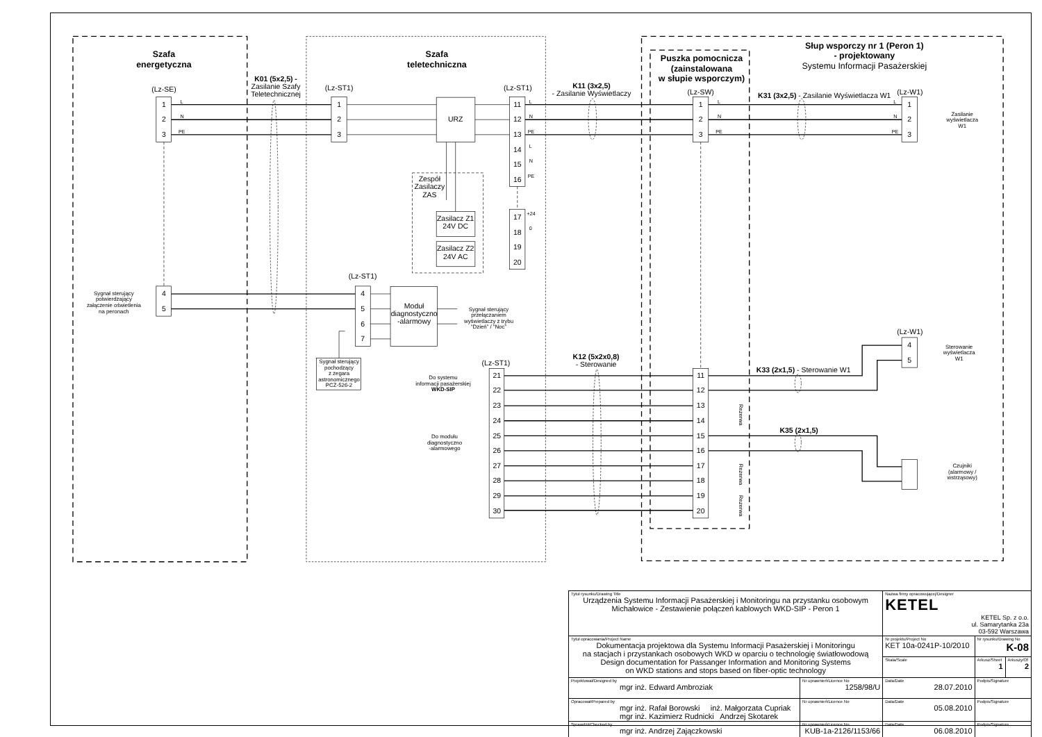Szafa
energetyczna
Szafa
teletechniczna
Puszka pomocnicza
(zainstalowana
w słupie wsporczym)
Słup wsporczy nr 1 (Peron 1)
- projektowany
Systemu Informacji Pasażerskiej
(Lz-SE)
(Lz-ST1)
(Lz-ST1)
(Lz-ST1)
(Lz-ST1)
(Lz-SW)
(Lz-W1)
(Lz-W1)
K01 (5x2,5) -
Zasilanie Szafy
Teletechnicznej
K11 (3x2,5)
- Zasilanie Wyświetlaczy
K31 (3x2,5) - Zasilanie Wyświetlacza W1
K12 (5x2x0,8)
- Sterowanie
K33 (2x1,5) - Sterowanie W1
K35 (2x1,5)
URZ
Zespół
Zasilaczy
ZAS
Zasilacz Z1
24V DC
Zasilacz Z2
24V AC
Moduł
diagnostyczno
-alarmowy
Sygnał sterujący
pochodzący
z zegara
astronomicznego
PCZ-526-2
Sygnał sterujący
potwierdzający
załączenie oświetlenia
na peronach
Sygnał sterujący
przełączaniem
wyświetlaczy z trybu
“Dzień” / “Noc”
Do systemu
informacji pasażerskiej
WKD-SIP
Do modułu
diagnostyczno
-alarmowego
Zasilanie
wyświetlacza
W1
Sterowanie
wyświetlacza
W1
Czujniki
(alarmowy /
wstrząsowy)
Rezerwa
Rezerwa
Rezerwa
1
2
3
4
5
1
2
3
4
5
6
7
11
12
13
14
15
16
17
18
19
20
21
22
23
24
25
26
27
28
29
30
1
2
3
11
12
13
14
15
16
17
18
19
20
1
2
3
4
5
L
N
PE
L
N
PE
L
N
PE
+24
0
L
N
PE
L
N
PE
| Tytuł rysunku/Drawing Title Urządzenia Systemu Informacji Pasażerskiej i Monitoringu na przystanku osobowym Michałowice - Zestawienie połączeń kablowych WKD-SIP - Peron 1 | | Nazwa firmy opracowującej/Designer KETEL KETEL Sp. z o.o. ul. Samarytanka 23a 03-592 Warszawa | | |
| Tytuł opracowania/Project Name Dokumentacja projektowa dla Systemu Informacji Pasażerskiej i Monitoringu na stacjach i przystankach osobowych WKD w oparciu o technologię światłowodową Design documentation for Passanger Information and Monitoring Systems on WKD stations and stops based on fiber-optic technology | | Nr projektu/Project No KET 10a-0241P-10/2010 | Nr rysunku/Drawing No K-08 | |
| | | Skala/Scale | Arkusz/Sheet 1 | Arkuszy/Of 2 |
| Projektował/Designed by mgr inż. Edward Ambroziak | Nr uprawnień/Licence No 1258/98/U | Data/Date 28.07.2010 | Podpis/Signature | |
| Opracował/Prepared by mgr inż. Rafał Borowski inż. Małgorzata Cupriak mgr inż. Kazimierz Rudnicki Andrzej Skotarek | Nr uprawnień/Licence No | Data/Date 05.08.2010 | Podpis/Signature | |
| Sprawdził/Checked by mgr inż. Andrzej Zajączkowski | Nr uprawnień/Licence No KUB-1a-2126/1153/66 | Data/Date 06.08.2010 | Podpis/Signature | |